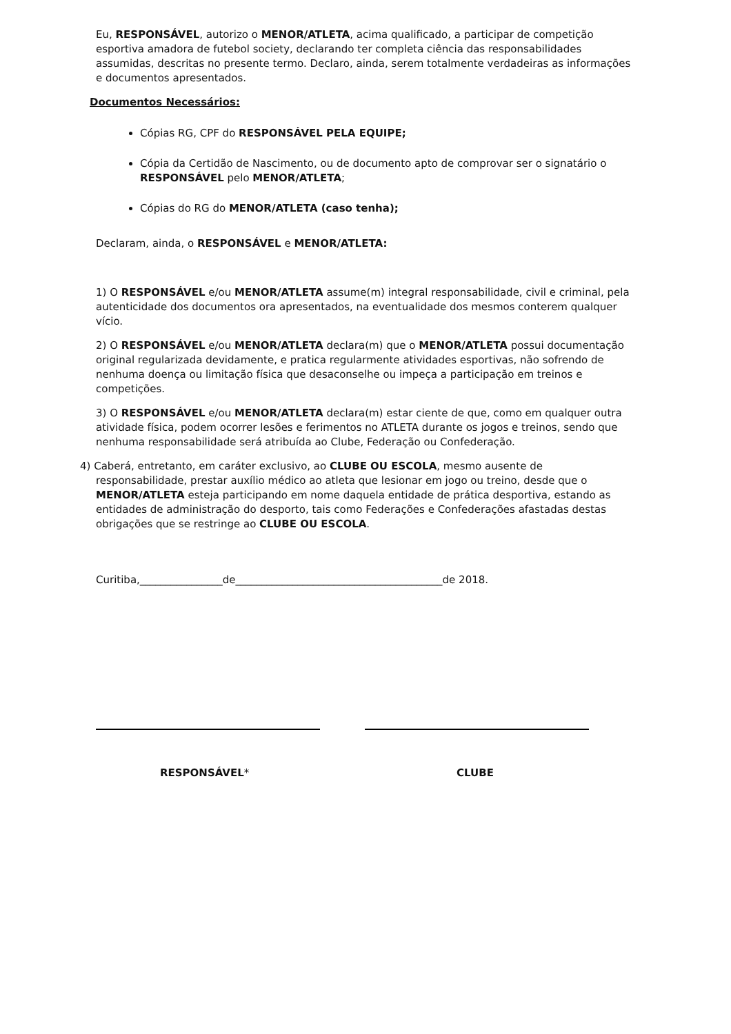Eu, RESPONSÁVEL, autorizo o MENOR/ATLETA, acima qualificado, a participar de competição esportiva amadora de futebol society, declarando ter completa ciência das responsabilidades assumidas, descritas no presente termo. Declaro, ainda, serem totalmente verdadeiras as informações e documentos apresentados.
Documentos Necessários:
Cópias RG, CPF do RESPONSÁVEL PELA EQUIPE;
Cópia da Certidão de Nascimento, ou de documento apto de comprovar ser o signatário o RESPONSÁVEL pelo MENOR/ATLETA;
Cópias do RG do MENOR/ATLETA (caso tenha);
Declaram, ainda, o RESPONSÁVEL e MENOR/ATLETA:
1) O RESPONSÁVEL e/ou MENOR/ATLETA assume(m) integral responsabilidade, civil e criminal, pela autenticidade dos documentos ora apresentados, na eventualidade dos mesmos conterem qualquer vício.
2) O RESPONSÁVEL e/ou MENOR/ATLETA declara(m) que o MENOR/ATLETA possui documentação original regularizada devidamente, e pratica regularmente atividades esportivas, não sofrendo de nenhuma doença ou limitação física que desaconselhe ou impeça a participação em treinos e competições.
3) O RESPONSÁVEL e/ou MENOR/ATLETA declara(m) estar ciente de que, como em qualquer outra atividade física, podem ocorrer lesões e ferimentos no ATLETA durante os jogos e treinos, sendo que nenhuma responsabilidade será atribuída ao Clube, Federação ou Confederação.
4) Caberá, entretanto, em caráter exclusivo, ao CLUBE OU ESCOLA, mesmo ausente de responsabilidade, prestar auxílio médico ao atleta que lesionar em jogo ou treino, desde que o MENOR/ATLETA esteja participando em nome daquela entidade de prática desportiva, estando as entidades de administração do desporto, tais como Federações e Confederações afastadas destas obrigações que se restringe ao CLUBE OU ESCOLA.
Curitiba,________________de________________________________________de 2018.
RESPONSÁVEL* CLUBE